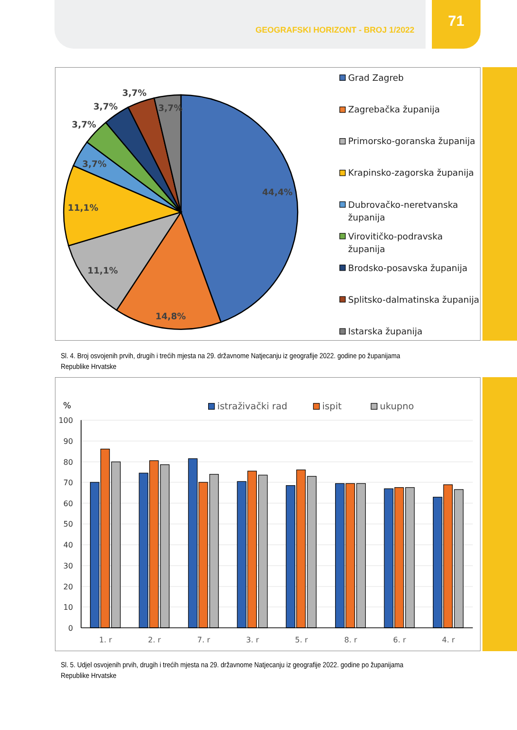GEOGRAFSKI HORIZONT - BROJ 1/2022
71
44,4%
14,8%
11,1%
11,1%
3,7%
3,7%
3,7%
3,7%
3,7%
Grad Zagreb
Zagrebačka županija
Primorsko-goranska županija
Krapinsko-zagorska županija
Dubrovačko-neretvanska
županija
Virovitičko-podravska
županija
Brodsko-posavska županija
Splitsko-dalmatinska županija
Istarska županija
Sl. 4. Broj osvojenih prvih, drugih i trećih mjesta na 29. državnome Natjecanju iz geografije 2022. godine po županijama Republike Hrvatske
100
90
80
70
60
50
40
30
20
10
0
%
1. r
2. r
7. r
3. r
5. r
8. r
6. r
4. r
istraživački rad
ispit
ukupno
Sl. 5. Udjel osvojenih prvih, drugih i trećih mjesta na 29. državnome Natjecanju iz geografije 2022. godine po županijama Republike Hrvatske